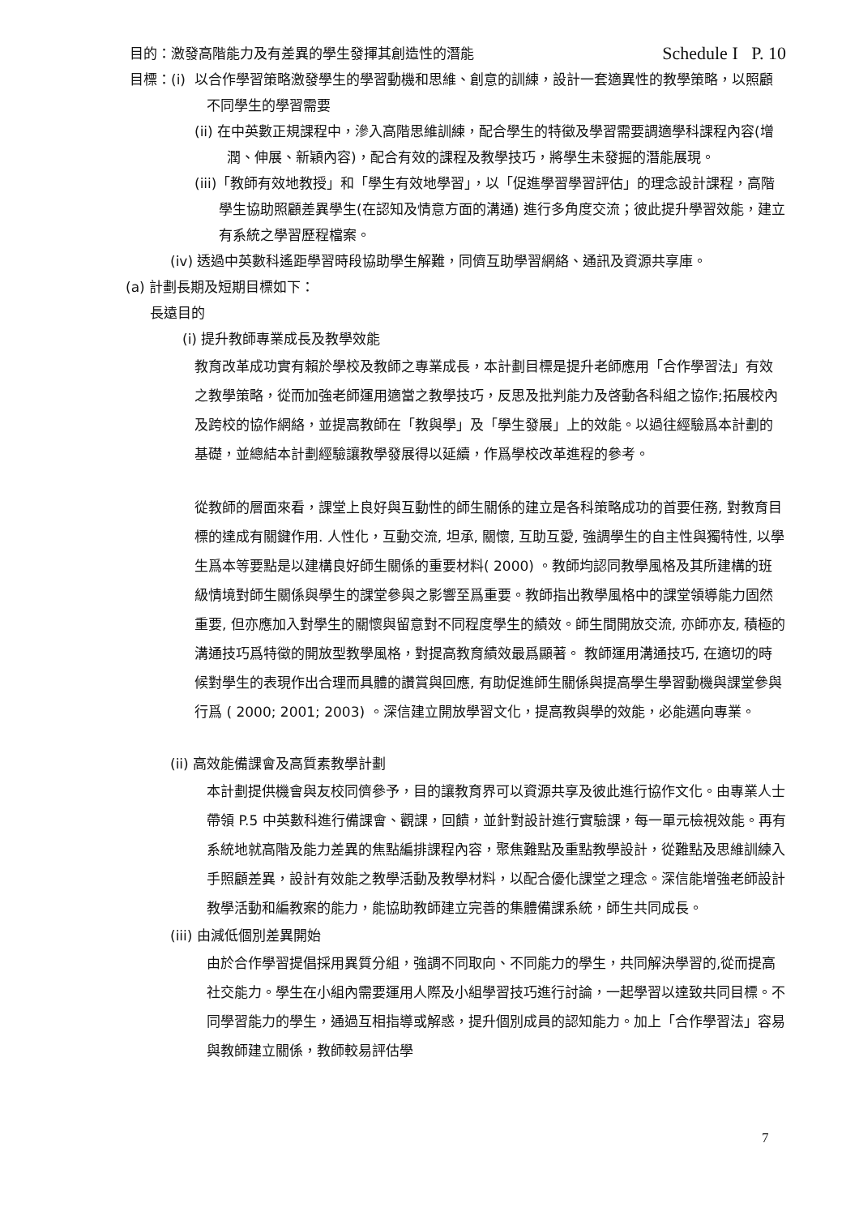目的：激發高階能力及有差異的學生發揮其創造性的潛能
Schedule I P. 10
目標：(i) 以合作學習策略激發學生的學習動機和思維、創意的訓練，設計一套適異性的教學策略，以照顧不同學生的學習需要
(ii) 在中英數正規課程中，滲入高階思維訓練，配合學生的特徵及學習需要調適學科課程內容(增潤、伸展、新穎內容)，配合有效的課程及教學技巧，將學生未發掘的潛能展現。
(iii)「教師有效地教授」和「學生有效地學習」，以「促進學習學習評估」的理念設計課程，高階學生協助照顧差異學生(在認知及情意方面的溝通) 進行多角度交流；彼此提升學習效能，建立有系統之學習歷程檔案。
(iv) 透過中英數科遙距學習時段協助學生解難，同儕互助學習網絡、通訊及資源共享庫。
(a) 計劃長期及短期目標如下：
長遠目的
(i) 提升教師專業成長及教學效能
教育改革成功實有賴於學校及教師之專業成長，本計劃目標是提升老師應用「合作學習法」有效之教學策略，從而加強老師運用適當之教學技巧，反思及批判能力及啓動各科組之協作;拓展校內及跨校的協作網絡，並提高教師在「教與學」及「學生發展」上的效能。以過往經驗爲本計劃的基礎，並總結本計劃經驗讓教學發展得以延續，作爲學校改革進程的參考。
從教師的層面來看，課堂上良好與互動性的師生關係的建立是各科策略成功的首要任務, 對教育目標的達成有關鍵作用. 人性化，互動交流, 坦承, 關懷, 互助互愛, 強調學生的自主性與獨特性, 以學生爲本等要點是以建構良好師生關係的重要材料( 2000) 。教師均認同教學風格及其所建構的班級情境對師生關係與學生的課堂參與之影響至爲重要。教師指出教學風格中的課堂領導能力固然重要, 但亦應加入對學生的關懷與留意對不同程度學生的績效。師生間開放交流, 亦師亦友, 積極的溝通技巧爲特徵的開放型教學風格，對提高教育績效最爲顯著。 教師運用溝通技巧, 在適切的時候對學生的表現作出合理而具體的讚賞與回應, 有助促進師生關係與提高學生學習動機與課堂參與行爲 ( 2000; 2001; 2003) 。深信建立開放學習文化，提高教與學的效能，必能邁向專業。
(ii) 高效能備課會及高質素教學計劃
本計劃提供機會與友校同儕參予，目的讓教育界可以資源共享及彼此進行協作文化。由專業人士帶領 P.5 中英數科進行備課會、觀課，回饋，並針對設計進行實驗課，每一單元檢視效能。再有系統地就高階及能力差異的焦點編排課程內容，聚焦難點及重點教學設計，從難點及思維訓練入手照顧差異，設計有效能之教學活動及教學材料，以配合優化課堂之理念。深信能增強老師設計教學活動和編教案的能力，能協助教師建立完善的集體備課系統，師生共同成長。
(iii) 由減低個別差異開始
由於合作學習提倡採用異質分組，強調不同取向、不同能力的學生，共同解決學習的,從而提高社交能力。學生在小組內需要運用人際及小組學習技巧進行討論，一起學習以達致共同目標。不同學習能力的學生，通過互相指導或解惑，提升個別成員的認知能力。加上「合作學習法」容易與教師建立關係，教師較易評估學
7